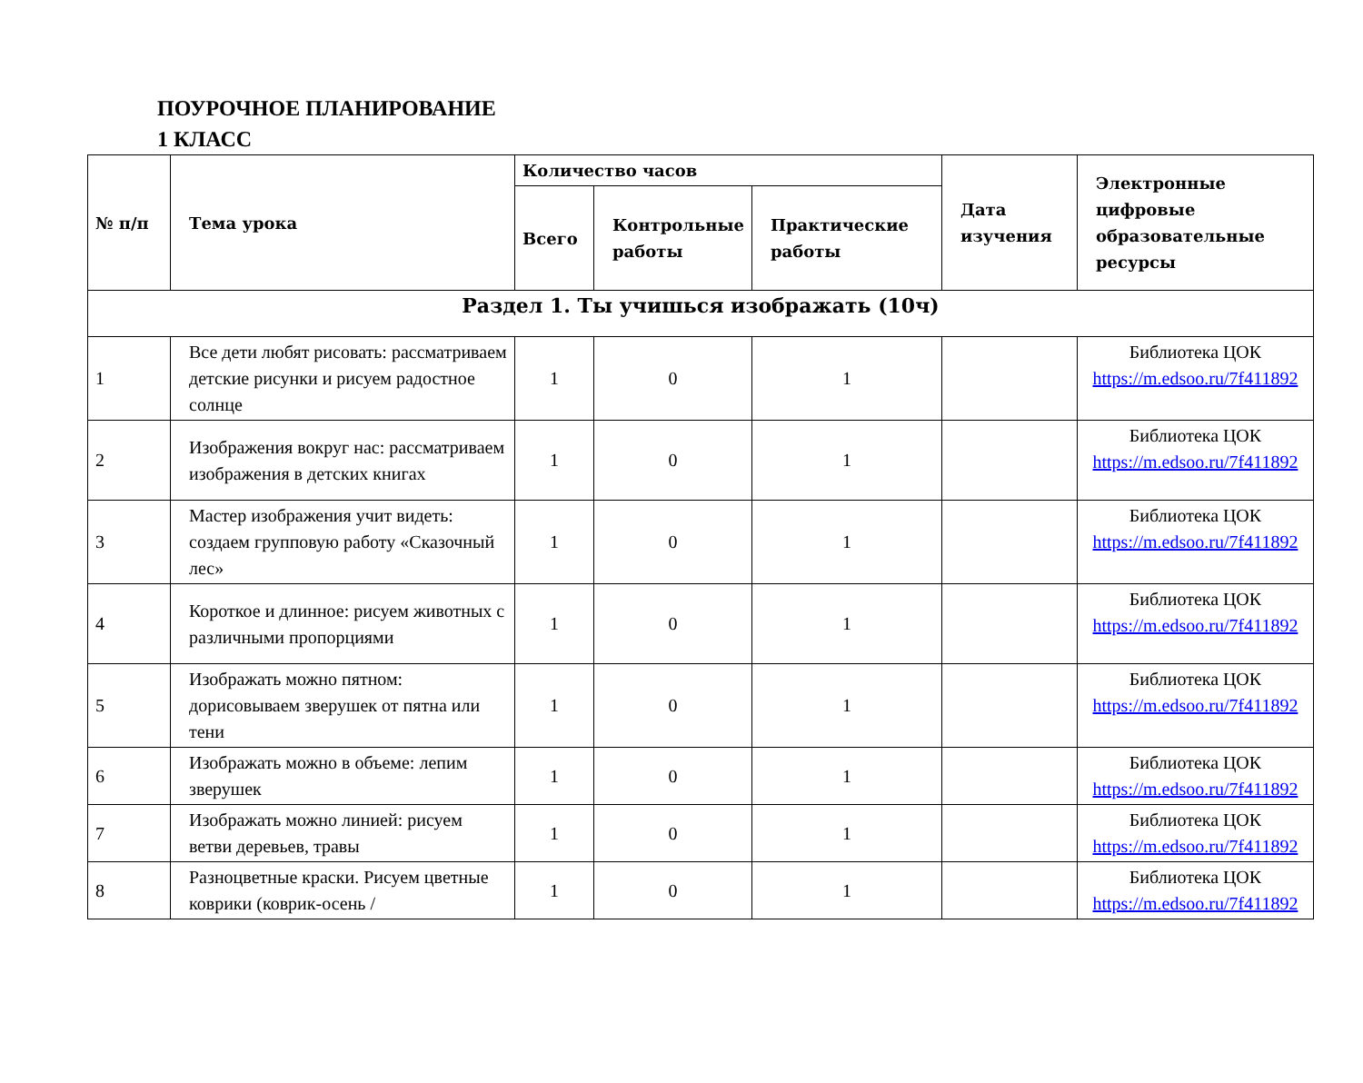ПОУРОЧНОЕ ПЛАНИРОВАНИЕ
1 КЛАСС
| № п/п | Тема урока | Количество часов | | | Дата изучения | Электронные цифровые образовательные ресурсы |
| --- | --- | --- | --- | --- | --- | --- |
| | | Всего | Контрольные работы | Практические работы | | |
| Раздел 1. Ты учишься изображать (10ч) | | | | | | |
| 1 | Все дети любят рисовать: рассматриваем детские рисунки и рисуем радостное солнце | 1 | 0 | 1 | | Библиотека ЦОК https://m.edsoo.ru/7f411892 |
| 2 | Изображения вокруг нас: рассматриваем изображения в детских книгах | 1 | 0 | 1 | | Библиотека ЦОК https://m.edsoo.ru/7f411892 |
| 3 | Мастер изображения учит видеть: создаем групповую работу «Сказочный лес» | 1 | 0 | 1 | | Библиотека ЦОК https://m.edsoo.ru/7f411892 |
| 4 | Короткое и длинное: рисуем животных с различными пропорциями | 1 | 0 | 1 | | Библиотека ЦОК https://m.edsoo.ru/7f411892 |
| 5 | Изображать можно пятном: дорисовываем зверушек от пятна или тени | 1 | 0 | 1 | | Библиотека ЦОК https://m.edsoo.ru/7f411892 |
| 6 | Изображать можно в объеме: лепим зверушек | 1 | 0 | 1 | | Библиотека ЦОК https://m.edsoo.ru/7f411892 |
| 7 | Изображать можно линией: рисуем ветви деревьев, травы | 1 | 0 | 1 | | Библиотека ЦОК https://m.edsoo.ru/7f411892 |
| 8 | Разноцветные краски. Рисуем цветные коврики (коврик-осень / | 1 | 0 | 1 | | Библиотека ЦОК https://m.edsoo.ru/7f411892 |